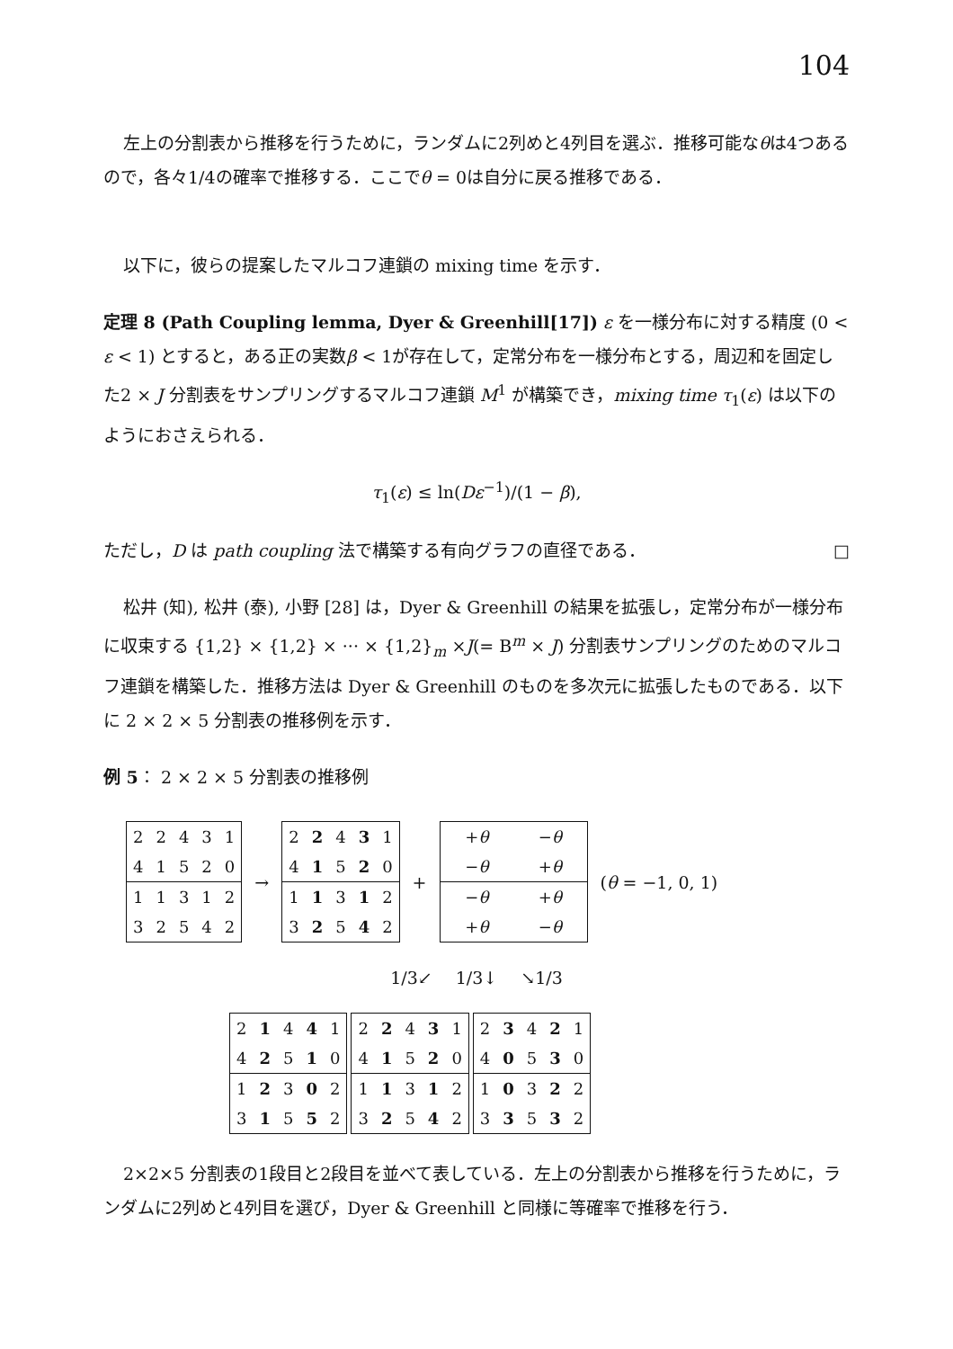104
左上の分割表から推移を行うために，ランダムに2列めと4列目を選ぶ．推移可能なθは4つあるので，各々1/4の確率で推移する．ここでθ = 0は自分に戻る推移である．
以下に，彼らの提案したマルコフ連鎖の mixing time を示す．
定理 8 (Path Coupling lemma, Dyer & Greenhill[17]) ε を一様分布に対する精度 (0 < ε < 1) とすると，ある正の実数β < 1が存在して，定常分布を一様分布とする，周辺和を固定した2 × J 分割表をサンプリングするマルコフ連鎖 M<sup>1</sup> が構築でき，mixing time τ<sub>1</sub>(ε) は以下のようにおさえられる．
τ<sub>1</sub>(ε) ≤ ln(Dε<sup>−1</sup>)/(1 − β),
ただし，D は path coupling 法で構築する有向グラフの直径である． □
松井 (知), 松井 (泰), 小野 [28] は，Dyer & Greenhill の結果を拡張し，定常分布が一様分布に収束する {1,2} × {1,2} × ··· × {1,2}<sub>m</sub> ×J(= B<sup>m</sup> × J) 分割表サンプリングのためのマルコフ連鎖を構築した．推移方法は Dyer & Greenhill のものを多次元に拡張したものである．以下に 2 × 2 × 5 分割表の推移例を示す．
例 5： 2 × 2 × 5 分割表の推移例
| 2 | 2 | 4 | 3 | 1 |
| 4 | 1 | 5 | 2 | 0 |
| 1 | 1 | 3 | 1 | 2 |
| 3 | 2 | 5 | 4 | 2 |
→
| 2 | 2 | 4 | 3 | 1 |
| 4 | 1 | 5 | 2 | 0 |
| 1 | 1 | 3 | 1 | 2 |
| 3 | 2 | 5 | 4 | 2 |
+
| + θ | − θ |
| − θ | + θ |
| − θ | + θ |
| + θ | − θ |
(θ = −1, 0, 1)
1/3↙ 1/3↓ ↘1/3
| 2 | 1 | 4 | 4 | 1 |
| 4 | 2 | 5 | 1 | 0 |
| 1 | 2 | 3 | 0 | 2 |
| 3 | 1 | 5 | 5 | 2 |
| 2 | 2 | 4 | 3 | 1 |
| 4 | 1 | 5 | 2 | 0 |
| 1 | 1 | 3 | 1 | 2 |
| 3 | 2 | 5 | 4 | 2 |
| 2 | 3 | 4 | 2 | 1 |
| 4 | 0 | 5 | 3 | 0 |
| 1 | 0 | 3 | 2 | 2 |
| 3 | 3 | 5 | 3 | 2 |
2×2×5 分割表の1段目と2段目を並べて表している．左上の分割表から推移を行うために，ランダムに2列めと4列目を選び，Dyer & Greenhill と同様に等確率で推移を行う．